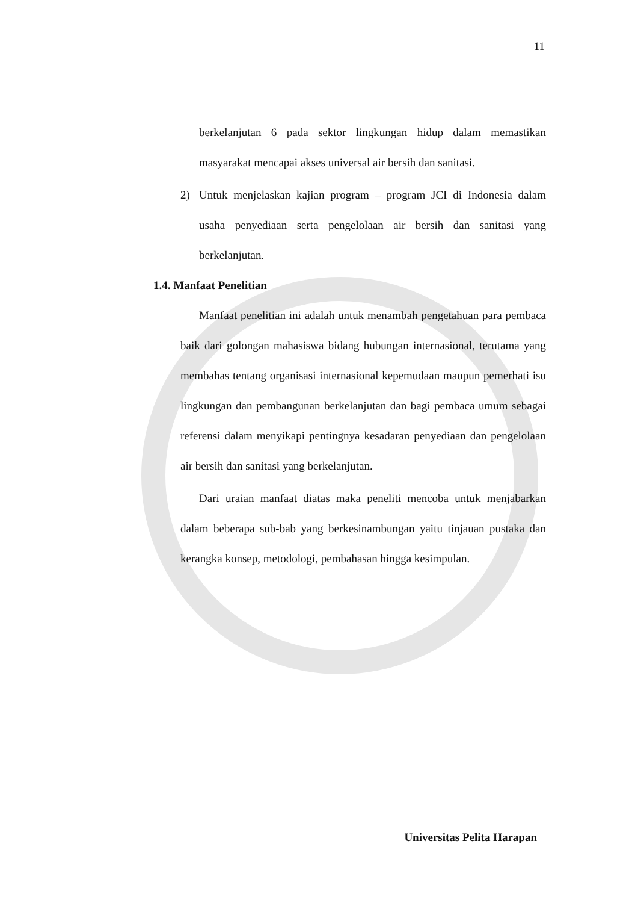11
berkelanjutan 6 pada sektor lingkungan hidup dalam memastikan masyarakat mencapai akses universal air bersih dan sanitasi.
2) Untuk menjelaskan kajian program – program JCI di Indonesia dalam usaha penyediaan serta pengelolaan air bersih dan sanitasi yang berkelanjutan.
1.4. Manfaat Penelitian
Manfaat penelitian ini adalah untuk menambah pengetahuan para pembaca baik dari golongan mahasiswa bidang hubungan internasional, terutama yang membahas tentang organisasi internasional kepemudaan maupun pemerhati isu lingkungan dan pembangunan berkelanjutan dan bagi pembaca umum sebagai referensi dalam menyikapi pentingnya kesadaran penyediaan dan pengelolaan air bersih dan sanitasi yang berkelanjutan.
Dari uraian manfaat diatas maka peneliti mencoba untuk menjabarkan dalam beberapa sub-bab yang berkesinambungan yaitu tinjauan pustaka dan kerangka konsep, metodologi, pembahasan hingga kesimpulan.
Universitas Pelita Harapan